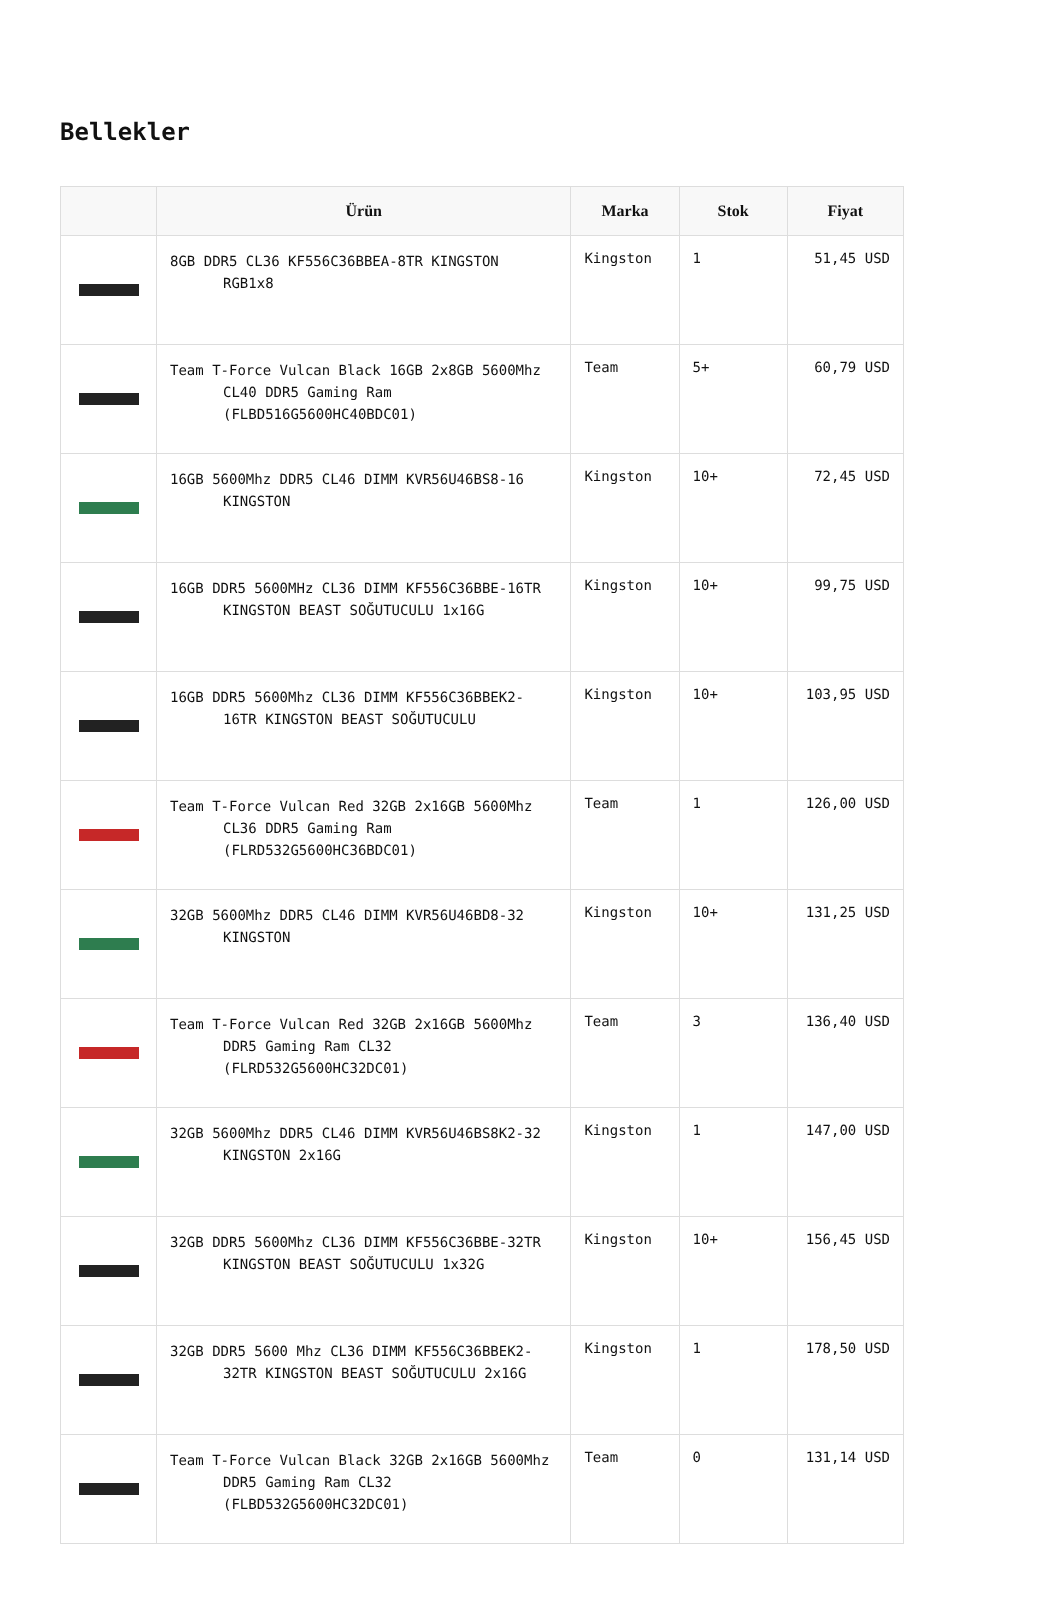Bellekler
| | Ürün | Marka | Stok | Fiyat |
| --- | --- | --- | --- | --- |
| | 8GB DDR5 CL36 KF556C36BBEA-8TR KINGSTON RGB1x8 | Kingston | 1 | 51,45 USD |
| | Team T-Force Vulcan Black 16GB 2x8GB 5600Mhz CL40 DDR5 Gaming Ram (FLBD516G5600HC40BDC01) | Team | 5+ | 60,79 USD |
| | 16GB 5600Mhz DDR5 CL46 DIMM KVR56U46BS8-16 KINGSTON | Kingston | 10+ | 72,45 USD |
| | 16GB DDR5 5600MHz CL36 DIMM KF556C36BBE-16TR KINGSTON BEAST SOĞUTUCULU 1x16G | Kingston | 10+ | 99,75 USD |
| | 16GB DDR5 5600Mhz CL36 DIMM KF556C36BBEK2-16TR KINGSTON BEAST SOĞUTUCULU | Kingston | 10+ | 103,95 USD |
| | Team T-Force Vulcan Red 32GB 2x16GB 5600Mhz CL36 DDR5 Gaming Ram (FLRD532G5600HC36BDC01) | Team | 1 | 126,00 USD |
| | 32GB 5600Mhz DDR5 CL46 DIMM KVR56U46BD8-32 KINGSTON | Kingston | 10+ | 131,25 USD |
| | Team T-Force Vulcan Red 32GB 2x16GB 5600Mhz DDR5 Gaming Ram CL32 (FLRD532G5600HC32DC01) | Team | 3 | 136,40 USD |
| | 32GB 5600Mhz DDR5 CL46 DIMM KVR56U46BS8K2-32 KINGSTON 2x16G | Kingston | 1 | 147,00 USD |
| | 32GB DDR5 5600Mhz CL36 DIMM KF556C36BBE-32TR KINGSTON BEAST SOĞUTUCULU 1x32G | Kingston | 10+ | 156,45 USD |
| | 32GB DDR5 5600 Mhz CL36 DIMM KF556C36BBEK2-32TR KINGSTON BEAST SOĞUTUCULU 2x16G | Kingston | 1 | 178,50 USD |
| | Team T-Force Vulcan Black 32GB 2x16GB 5600Mhz DDR5 Gaming Ram CL32 (FLBD532G5600HC32DC01) | Team | 0 | 131,14 USD |